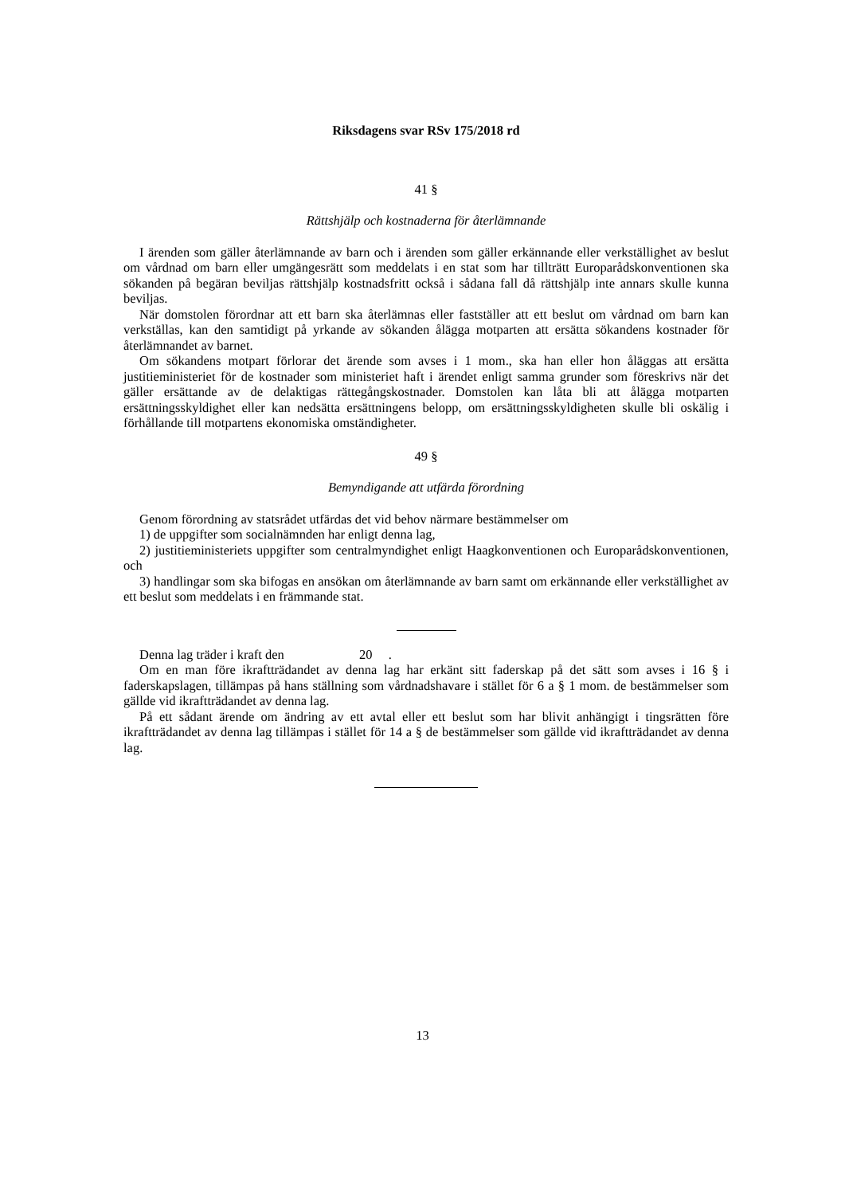Riksdagens svar RSv 175/2018 rd
41 §
Rättshjälp och kostnaderna för återlämnande
I ärenden som gäller återlämnande av barn och i ärenden som gäller erkännande eller verkställighet av beslut om vårdnad om barn eller umgängesrätt som meddelats i en stat som har tillträtt Europarådskonventionen ska sökanden på begäran beviljas rättshjälp kostnadsfritt också i sådana fall då rättshjälp inte annars skulle kunna beviljas.
När domstolen förordnar att ett barn ska återlämnas eller fastställer att ett beslut om vårdnad om barn kan verkställas, kan den samtidigt på yrkande av sökanden ålägga motparten att ersätta sökandens kostnader för återlämnandet av barnet.
Om sökandens motpart förlorar det ärende som avses i 1 mom., ska han eller hon åläggas att ersätta justitieministeriet för de kostnader som ministeriet haft i ärendet enligt samma grunder som föreskrivs när det gäller ersättande av de delaktigas rättegångskostnader. Domstolen kan låta bli att ålägga motparten ersättningsskyldighet eller kan nedsätta ersättningens belopp, om ersättningsskyldigheten skulle bli oskälig i förhållande till motpartens ekonomiska omständigheter.
49 §
Bemyndigande att utfärda förordning
Genom förordning av statsrådet utfärdas det vid behov närmare bestämmelser om
1) de uppgifter som socialnämnden har enligt denna lag,
2) justitieministeriets uppgifter som centralmyndighet enligt Haagkonventionen och Europarådskonventionen, och
3) handlingar som ska bifogas en ansökan om återlämnande av barn samt om erkännande eller verkställighet av ett beslut som meddelats i en främmande stat.
Denna lag träder i kraft den 20 .
Om en man före ikraftträdandet av denna lag har erkänt sitt faderskap på det sätt som avses i 16 § i faderskapslagen, tillämpas på hans ställning som vårdnadshavare i stället för 6 a § 1 mom. de bestämmelser som gällde vid ikraftträdandet av denna lag.
På ett sådant ärende om ändring av ett avtal eller ett beslut som har blivit anhängigt i tingsrätten före ikraftträdandet av denna lag tillämpas i stället för 14 a § de bestämmelser som gällde vid ikraftträdandet av denna lag.
13